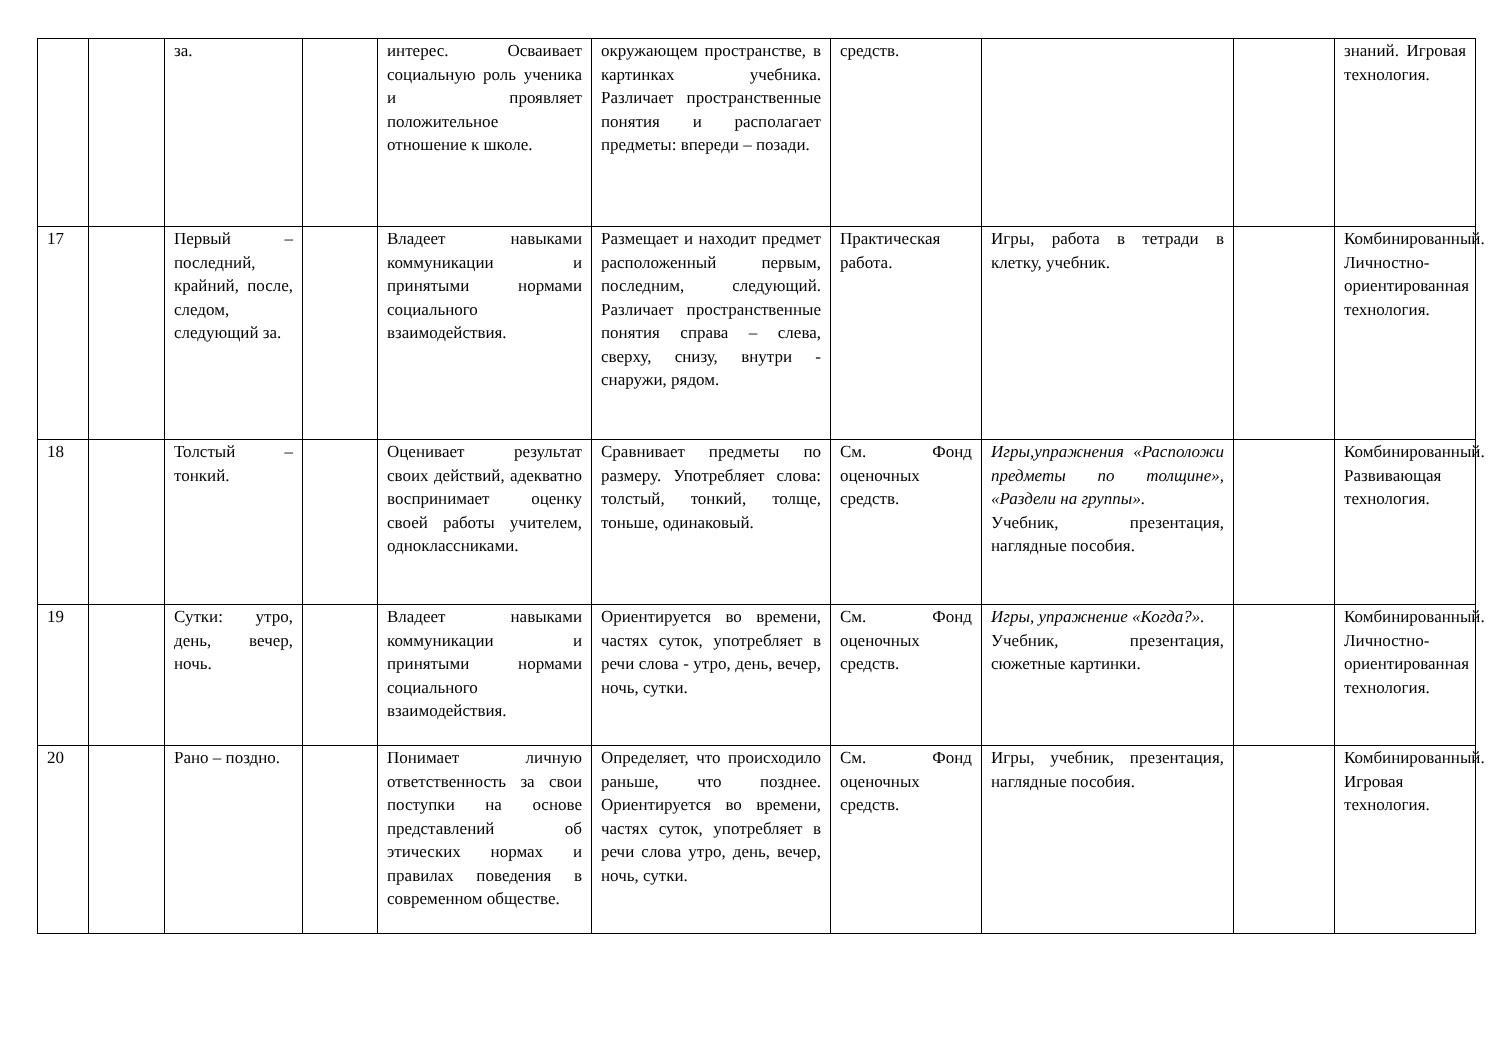| | | за. | | интерес. Осваивает социальную роль ученика и проявляет положительное отношение к школе. | окружающем пространстве, в картинках учебника. Различает пространственные понятия и располагает предметы: впереди – позади. | средств. | | | знаний. Игровая технология. |
| 17 | | Первый – последний, крайний, после, следом, следующий за. | | Владеет навыками коммуникации и принятыми нормами социального взаимодействия. | Размещает и находит предмет расположенный первым, последним, следующий. Различает пространственные понятия справа – слева, сверху, снизу, внутри - снаружи, рядом. | Практическая работа. | Игры, работа в тетради в клетку, учебник. | | Комбинированный. Личностно-ориентированная технология. |
| 18 | | Толстый – тонкий. | | Оценивает результат своих действий, адекватно воспринимает оценку своей работы учителем, одноклассниками. | Сравнивает предметы по размеру. Употребляет слова: толстый, тонкий, толще, тоньше, одинаковый. | См. Фонд оценочных средств. | Игры,упражнения «Расположи предметы по толщине», «Раздели на группы». Учебник, презентация, наглядные пособия. | | Комбинированный. Развивающая технология. |
| 19 | | Сутки: утро, день, вечер, ночь. | | Владеет навыками коммуникации и принятыми нормами социального взаимодействия. | Ориентируется во времени, частях суток, употребляет в речи слова - утро, день, вечер, ночь, сутки. | См. Фонд оценочных средств. | Игры, упражнение «Когда?». Учебник, презентация, сюжетные картинки. | | Комбинированный. Личностно-ориентированная технология. |
| 20 | | Рано – поздно. | | Понимает личную ответственность за свои поступки на основе представлений об этических нормах и правилах поведения в современном обществе. | Определяет, что происходило раньше, что позднее. Ориентируется во времени, частях суток, употребляет в речи слова утро, день, вечер, ночь, сутки. | См. Фонд оценочных средств. | Игры, учебник, презентация, наглядные пособия. | | Комбинированный. Игровая технология. |